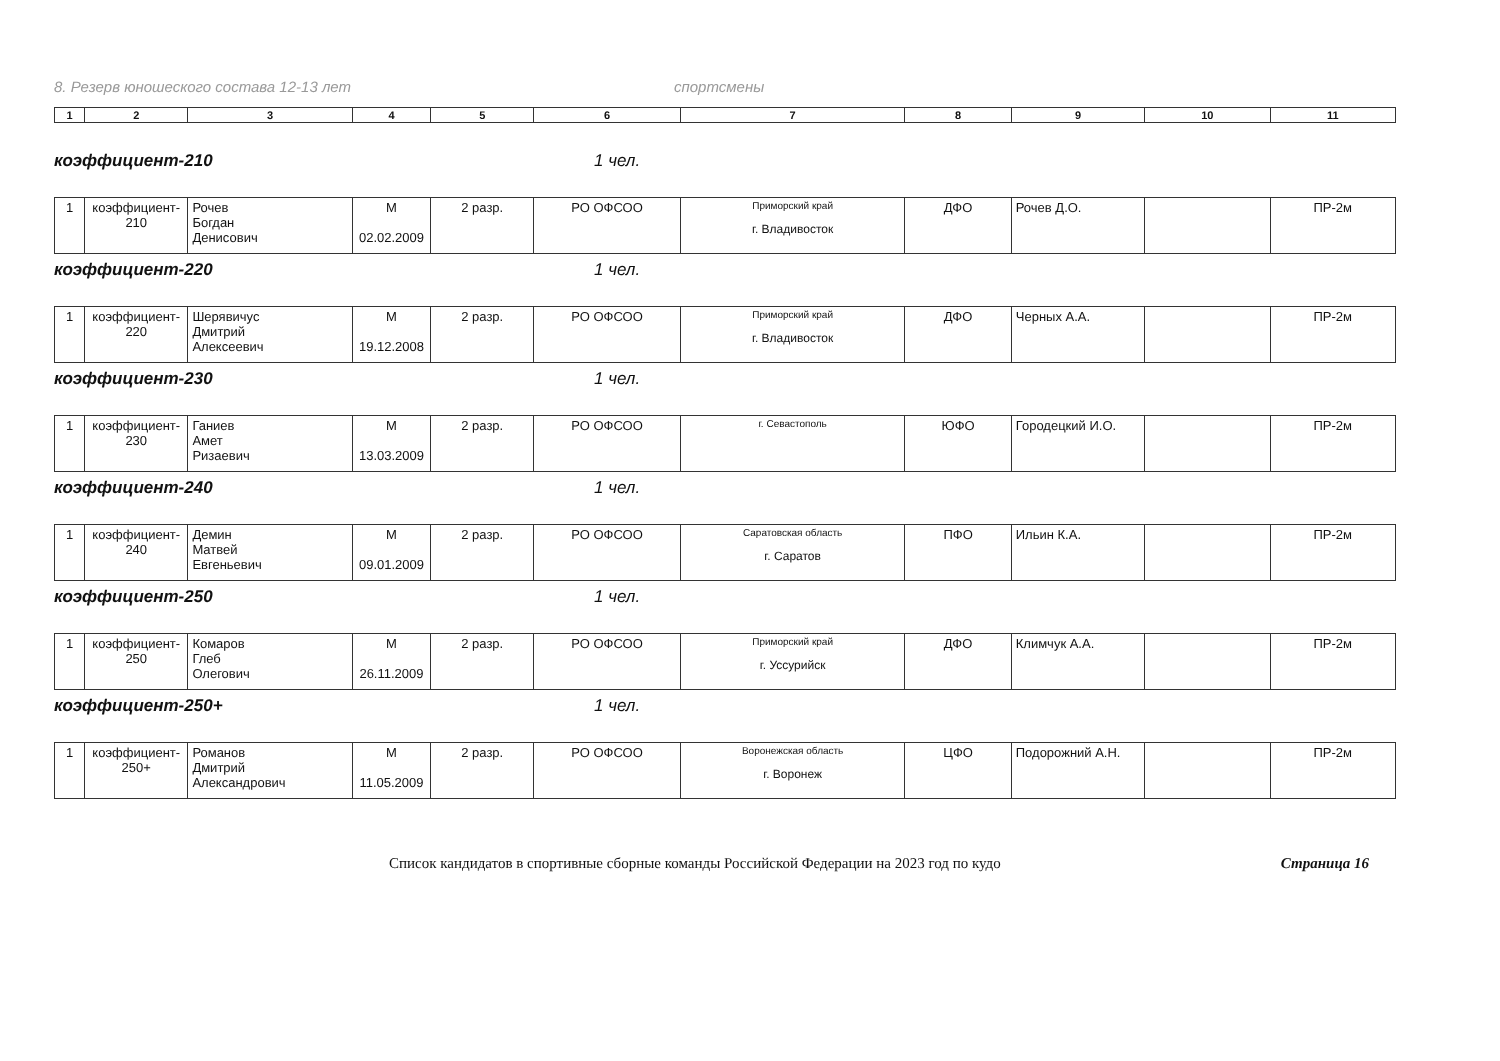8. Резерв юношеского состава 12-13 лет спортсмены
| 1 | 2 | 3 | 4 | 5 | 6 | 7 | 8 | 9 | 10 | 11 |
коэффициент-210 1 чел.
| 1 | коэффициент- 210 | Рочев Богдан Денисович | М 02.02.2009 | 2 разр. | РО ОФСОО | Приморский край г. Владивосток | ДФО | Рочев Д.О. | | ПР-2м |
коэффициент-220 1 чел.
| 1 | коэффициент- 220 | Шерявичус Дмитрий Алексеевич | М 19.12.2008 | 2 разр. | РО ОФСОО | Приморский край г. Владивосток | ДФО | Черных А.А. | | ПР-2м |
коэффициент-230 1 чел.
| 1 | коэффициент- 230 | Ганиев Амет Ризаевич | М 13.03.2009 | 2 разр. | РО ОФСОО | г. Севастополь | ЮФО | Городецкий И.О. | | ПР-2м |
коэффициент-240 1 чел.
| 1 | коэффициент- 240 | Демин Матвей Евгеньевич | М 09.01.2009 | 2 разр. | РО ОФСОО | Саратовская область г. Саратов | ПФО | Ильин К.А. | | ПР-2м |
коэффициент-250 1 чел.
| 1 | коэффициент- 250 | Комаров Глеб Олегович | М 26.11.2009 | 2 разр. | РО ОФСОО | Приморский край г. Уссурийск | ДФО | Климчук А.А. | | ПР-2м |
коэффициент-250+ 1 чел.
| 1 | коэффициент- 250+ | Романов Дмитрий Александрович | М 11.05.2009 | 2 разр. | РО ОФСОО | Воронежская область г. Воронеж | ЦФО | Подорожний А.Н. | | ПР-2м |
Список кандидатов в спортивные сборные команды Российской Федерации на 2023 год по кудо Страница 16